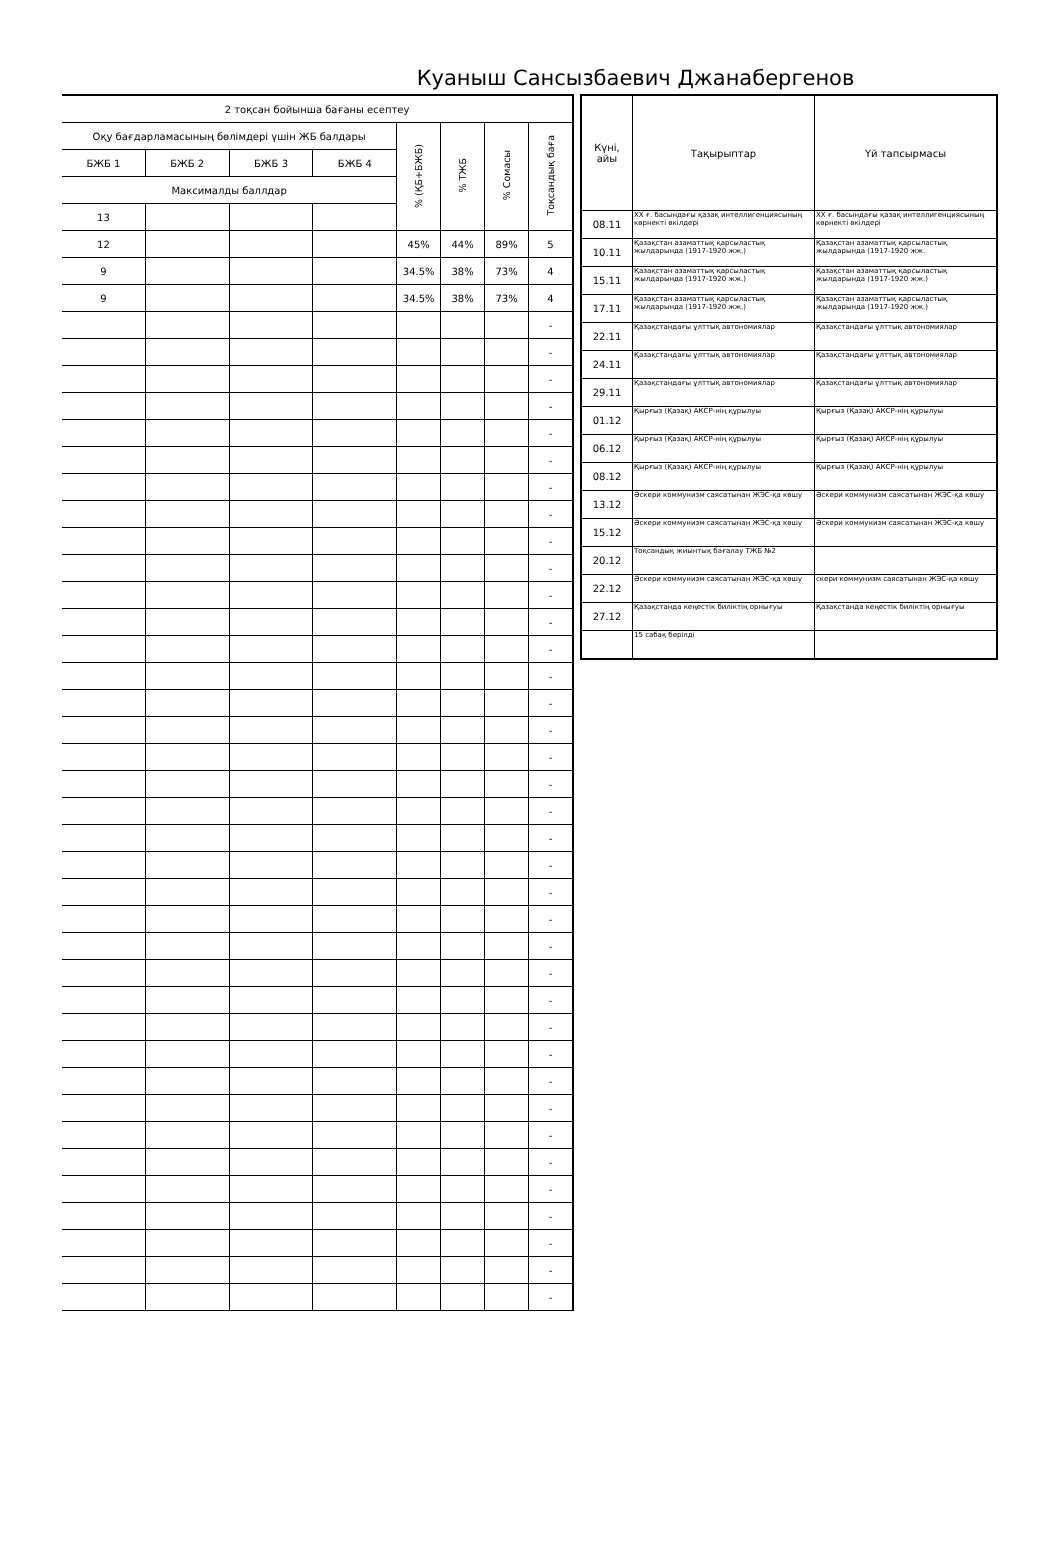Куаныш Сансызбаевич Джанабергенов
| 2 тоқсан бойынша бағаны есептеу | | | | | | | |
| --- | --- | --- | --- | --- | --- | --- | --- |
| Оқу бағдарламасының бөлімдері үшін ЖБ балдары | | | | % (ҚБ+БЖБ) | % ТЖБ | % Сомасы | Тоқсандық баға |
| БЖБ 1 | БЖБ 2 | БЖБ 3 | БЖБ 4 | | | | |
| Максималды баллдар | | | | | | | |
| 13 | | | | | | | |
| 12 | | | | 45% | 44% | 89% | 5 |
| 9 | | | | 34.5% | 38% | 73% | 4 |
| 9 | | | | 34.5% | 38% | 73% | 4 |
| | | | | | | | - |
| | | | | | | | - |
| | | | | | | | - |
| | | | | | | | - |
| | | | | | | | - |
| | | | | | | | - |
| | | | | | | | - |
| | | | | | | | - |
| | | | | | | | - |
| | | | | | | | - |
| | | | | | | | - |
| | | | | | | | - |
| | | | | | | | - |
| | | | | | | | - |
| | | | | | | | - |
| | | | | | | | - |
| | | | | | | | - |
| | | | | | | | - |
| | | | | | | | - |
| | | | | | | | - |
| | | | | | | | - |
| | | | | | | | - |
| | | | | | | | - |
| | | | | | | | - |
| | | | | | | | - |
| | | | | | | | - |
| | | | | | | | - |
| | | | | | | | - |
| | | | | | | | - |
| | | | | | | | - |
| | | | | | | | - |
| | | | | | | | - |
| | | | | | | | - |
| | | | | | | | - |
| | | | | | | | - |
| | | | | | | | - |
| | | | | | | | - |
| Күні, айы | Тақырыптар | Үй тапсырмасы |
| --- | --- | --- |
| 08.11 | XX ғ. басындағы қазақ интеллигенциясының көрнекті өкілдері | XX ғ. басындағы қазақ интеллигенциясының көрнекті өкілдері |
| 10.11 | Қазақстан азаматтық қарсыластық жылдарында (1917-1920 жж.) | Қазақстан азаматтық қарсыластық жылдарында (1917-1920 жж. |
| 15.11 | Қазақстан азаматтық қарсыластық жылдарында (1917-1920 жж.) | Қазақстан азаматтық қарсыластық жылдарында (1917-1920 жж.) |
| 17.11 | Қазақстан азаматтық қарсыластық жылдарында (1917-1920 жж.) | Қазақстан азаматтық қарсыластық жылдарында (1917-1920 жж.) |
| 22.11 | Қазақстандағы ұлттық автономиялар | Қазақстандағы ұлттық автономиялар |
| 24.11 | Қазақстандағы ұлттық автономиялар | Қазақстандағы ұлттық автономиялар |
| 29.11 | Қазақстандағы ұлттық автономиялар | Қазақстандағы ұлттық автономиялар |
| 01.12 | Қырғыз (Қазақ) АКСР-нің құрылуы | Қырғыз (Қазақ) АКСР-нің құрылуы |
| 06.12 | Қырғыз (Қазақ) АКСР-нің құрылуы | Қырғыз (Қазақ) АКСР-нің құрылуы |
| 08.12 | Қырғыз (Қазақ) АКСР-нің құрылуы | Қырғыз (Қазақ) АКСР-нің құрылуы |
| 13.12 | Әскери коммунизм саясатынан ЖЭС-қа көшу | Әскери коммунизм саясатынан ЖЭС-қа көшу |
| 15.12 | Әскери коммунизм саясатынан ЖЭС-қа көшу | Әскери коммунизм саясатынан ЖЭС-қа көшу |
| 20.12 | Тоқсандық жиынтық бағалау ТЖБ №2 | |
| 22.12 | Әскери коммунизм саясатынан ЖЭС-қа көшу | скери коммунизм саясатынан ЖЭС-қа көшу |
| 27.12 | Қазақстанда кеңестік биліктің орнығуы | Қазақстанда кеңестік биліктің орнығуы |
| | 15 сабақ берілді | |